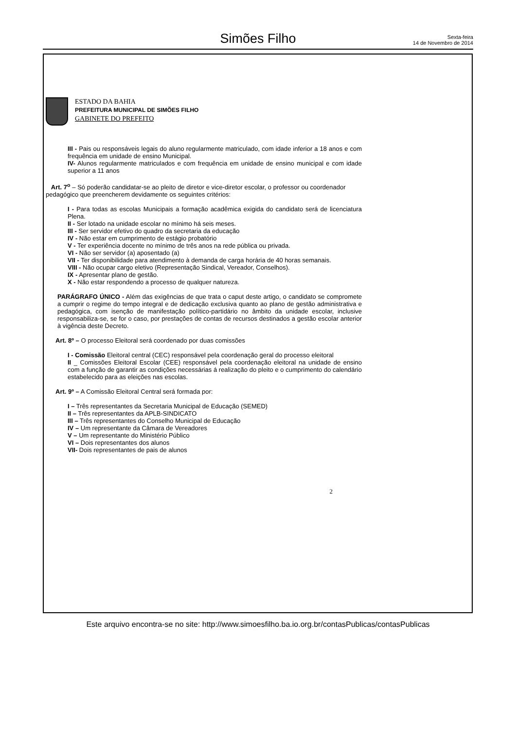Simões Filho
Sexta-feira
14 de Novembro de 2014
ESTADO DA BAHIA
PREFEITURA MUNICIPAL DE SIMÕES FILHO
GABINETE DO PREFEITO
III - Pais ou responsáveis legais do aluno regularmente matriculado, com idade inferior a 18 anos e com frequência em unidade de ensino Municipal.
IV- Alunos regularmente matriculados e com frequência em unidade de ensino municipal e com idade superior a 11 anos
Art. 7<sup>o</sup> – Só poderão candidatar-se ao pleito de diretor e vice-diretor escolar, o professor ou coordenador pedagógico que preencherem devidamente os seguintes critérios:
I - Para todas as escolas Municipais a formação acadêmica exigida do candidato será de licenciatura Plena.
II - Ser lotado na unidade escolar no mínimo há seis meses.
III - Ser servidor efetivo do quadro da secretaria da educação
IV - Não estar em cumprimento de estágio probatório
V - Ter experiência docente no mínimo de três anos na rede pública ou privada.
VI - Não ser servidor (a) aposentado (a)
VII - Ter disponibilidade para atendimento à demanda de carga horária de 40 horas semanais.
VIII - Não ocupar cargo eletivo (Representação Sindical, Vereador, Conselhos).
IX - Apresentar plano de gestão.
X - Não estar respondendo a processo de qualquer natureza.
PARÁGRAFO ÚNICO - Além das exigências de que trata o caput deste artigo, o candidato se compromete a cumprir o regime do tempo integral e de dedicação exclusiva quanto ao plano de gestão administrativa e pedagógica, com isenção de manifestação político-partidário no âmbito da unidade escolar, inclusive responsabiliza-se, se for o caso, por prestações de contas de recursos destinados a gestão escolar anterior à vigência deste Decreto.
Art. 8º – O processo Eleitoral será coordenado por duas comissões
I - Comissão Eleitoral central (CEC) responsável pela coordenação geral do processo eleitoral
II _ Comissões Eleitoral Escolar (CEE) responsável pela coordenação eleitoral na unidade de ensino com a função de garantir as condições necessárias á realização do pleito e o cumprimento do calendário estabelecido para as eleições nas escolas.
Art. 9º – A Comissão Eleitoral Central será formada por:
I – Três representantes da Secretaria Municipal de Educação (SEMED)
II – Três representantes da APLB-SINDICATO
III – Três representantes do Conselho Municipal de Educação
IV – Um representante da Câmara de Vereadores
V – Um representante do Ministério Público
VI – Dois representantes dos alunos
VII- Dois representantes de pais de alunos
2
Este arquivo encontra-se no site: http://www.simoesfilho.ba.io.org.br/contasPublicas/contasPublicas